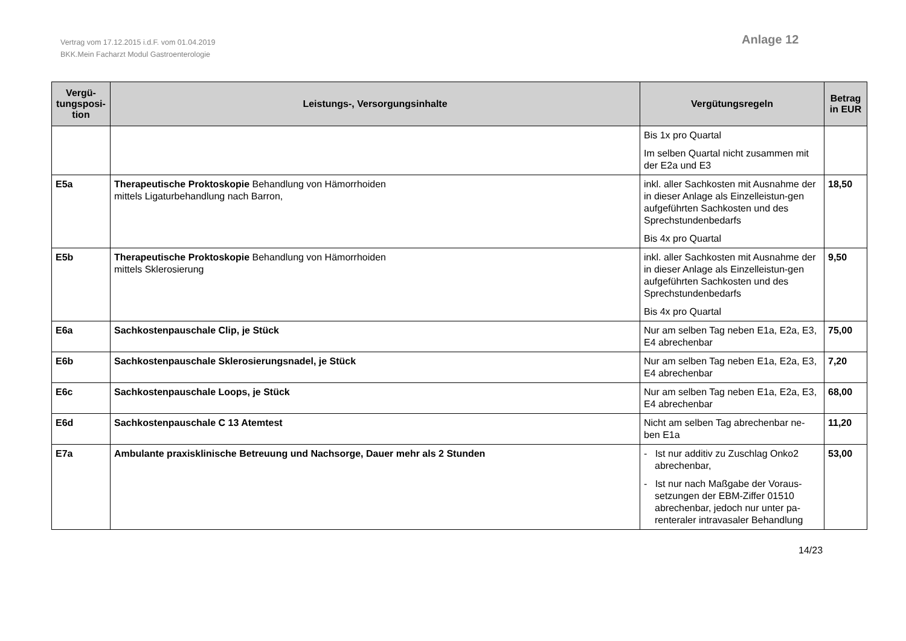Vertrag vom 17.12.2015 i.d.F. vom 01.04.2019
BKK.Mein Facharzt Modul Gastroenterologie
Anlage 12
| Vergü- tungsposi- tion | Leistungs-, Versorgungsinhalte | Vergütungsregeln | Betrag in EUR |
| --- | --- | --- | --- |
| | | Bis 1x pro Quartal Im selben Quartal nicht zusammen mit der E2a und E3 | |
| E5a | Therapeutische Proktoskopie Behandlung von Hämorrhoiden mittels Ligaturbehandlung nach Barron, | inkl. aller Sachkosten mit Ausnahme der in dieser Anlage als Einzelleistun-gen aufgeführten Sachkosten und des Sprechstundenbedarfs Bis 4x pro Quartal | 18,50 |
| E5b | Therapeutische Proktoskopie Behandlung von Hämorrhoiden mittels Sklerosierung | inkl. aller Sachkosten mit Ausnahme der in dieser Anlage als Einzelleistun-gen aufgeführten Sachkosten und des Sprechstundenbedarfs Bis 4x pro Quartal | 9,50 |
| E6a | Sachkostenpauschale Clip, je Stück | Nur am selben Tag neben E1a, E2a, E3, E4 abrechenbar | 75,00 |
| E6b | Sachkostenpauschale Sklerosierungsnadel, je Stück | Nur am selben Tag neben E1a, E2a, E3, E4 abrechenbar | 7,20 |
| E6c | Sachkostenpauschale Loops, je Stück | Nur am selben Tag neben E1a, E2a, E3, E4 abrechenbar | 68,00 |
| E6d | Sachkostenpauschale C 13 Atemtest | Nicht am selben Tag abrechenbar ne-ben E1a | 11,20 |
| E7a | Ambulante praxisklinische Betreuung und Nachsorge, Dauer mehr als 2 Stunden | - Ist nur additiv zu Zuschlag Onko2 abrechenbar, - Ist nur nach Maßgabe der Voraus-setzungen der EBM-Ziffer 01510 abrechenbar, jedoch nur unter pa-renteraler intravasaler Behandlung | 53,00 |
14/23